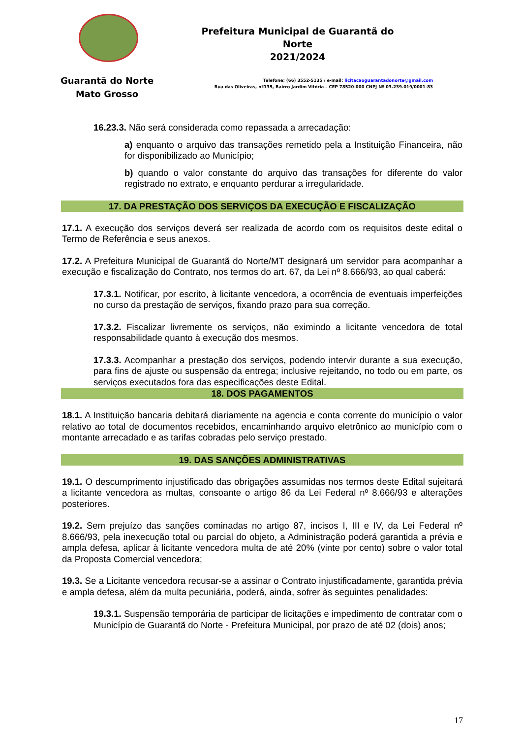Prefeitura Municipal de Guarantã do Norte
2021/2024
Guarantã do Norte
Mato Grosso
Telefone: (66) 3552-5135 / e-mail: licitacaoguarantadonorte@gmail.com
Rua das Oliveiras, nº135, Bairro Jardim Vitória – CEP 78520-000 CNPJ Nº 03.239.019/0001-83
16.23.3. Não será considerada como repassada a arrecadação:
a) enquanto o arquivo das transações remetido pela a Instituição Financeira, não for disponibilizado ao Município;
b) quando o valor constante do arquivo das transações for diferente do valor registrado no extrato, e enquanto perdurar a irregularidade.
17. DA PRESTAÇÃO DOS SERVIÇOS DA EXECUÇÃO E FISCALIZAÇÃO
17.1. A execução dos serviços deverá ser realizada de acordo com os requisitos deste edital o Termo de Referência e seus anexos.
17.2. A Prefeitura Municipal de Guarantã do Norte/MT designará um servidor para acompanhar a execução e fiscalização do Contrato, nos termos do art. 67, da Lei nº 8.666/93, ao qual caberá:
17.3.1. Notificar, por escrito, à licitante vencedora, a ocorrência de eventuais imperfeições no curso da prestação de serviços, fixando prazo para sua correção.
17.3.2. Fiscalizar livremente os serviços, não eximindo a licitante vencedora de total responsabilidade quanto à execução dos mesmos.
17.3.3. Acompanhar a prestação dos serviços, podendo intervir durante a sua execução, para fins de ajuste ou suspensão da entrega; inclusive rejeitando, no todo ou em parte, os serviços executados fora das especificações deste Edital.
18. DOS PAGAMENTOS
18.1. A Instituição bancaria debitará diariamente na agencia e conta corrente do município o valor relativo ao total de documentos recebidos, encaminhando arquivo eletrônico ao município com o montante arrecadado e as tarifas cobradas pelo serviço prestado.
19. DAS SANÇÕES ADMINISTRATIVAS
19.1. O descumprimento injustificado das obrigações assumidas nos termos deste Edital sujeitará a licitante vencedora as multas, consoante o artigo 86 da Lei Federal nº 8.666/93 e alterações posteriores.
19.2. Sem prejuízo das sanções cominadas no artigo 87, incisos I, III e IV, da Lei Federal nº 8.666/93, pela inexecução total ou parcial do objeto, a Administração poderá garantida a prévia e ampla defesa, aplicar à licitante vencedora multa de até 20% (vinte por cento) sobre o valor total da Proposta Comercial vencedora;
19.3. Se a Licitante vencedora recusar-se a assinar o Contrato injustificadamente, garantida prévia e ampla defesa, além da multa pecuniária, poderá, ainda, sofrer às seguintes penalidades:
19.3.1. Suspensão temporária de participar de licitações e impedimento de contratar com o Município de Guarantã do Norte - Prefeitura Municipal, por prazo de até 02 (dois) anos;
17